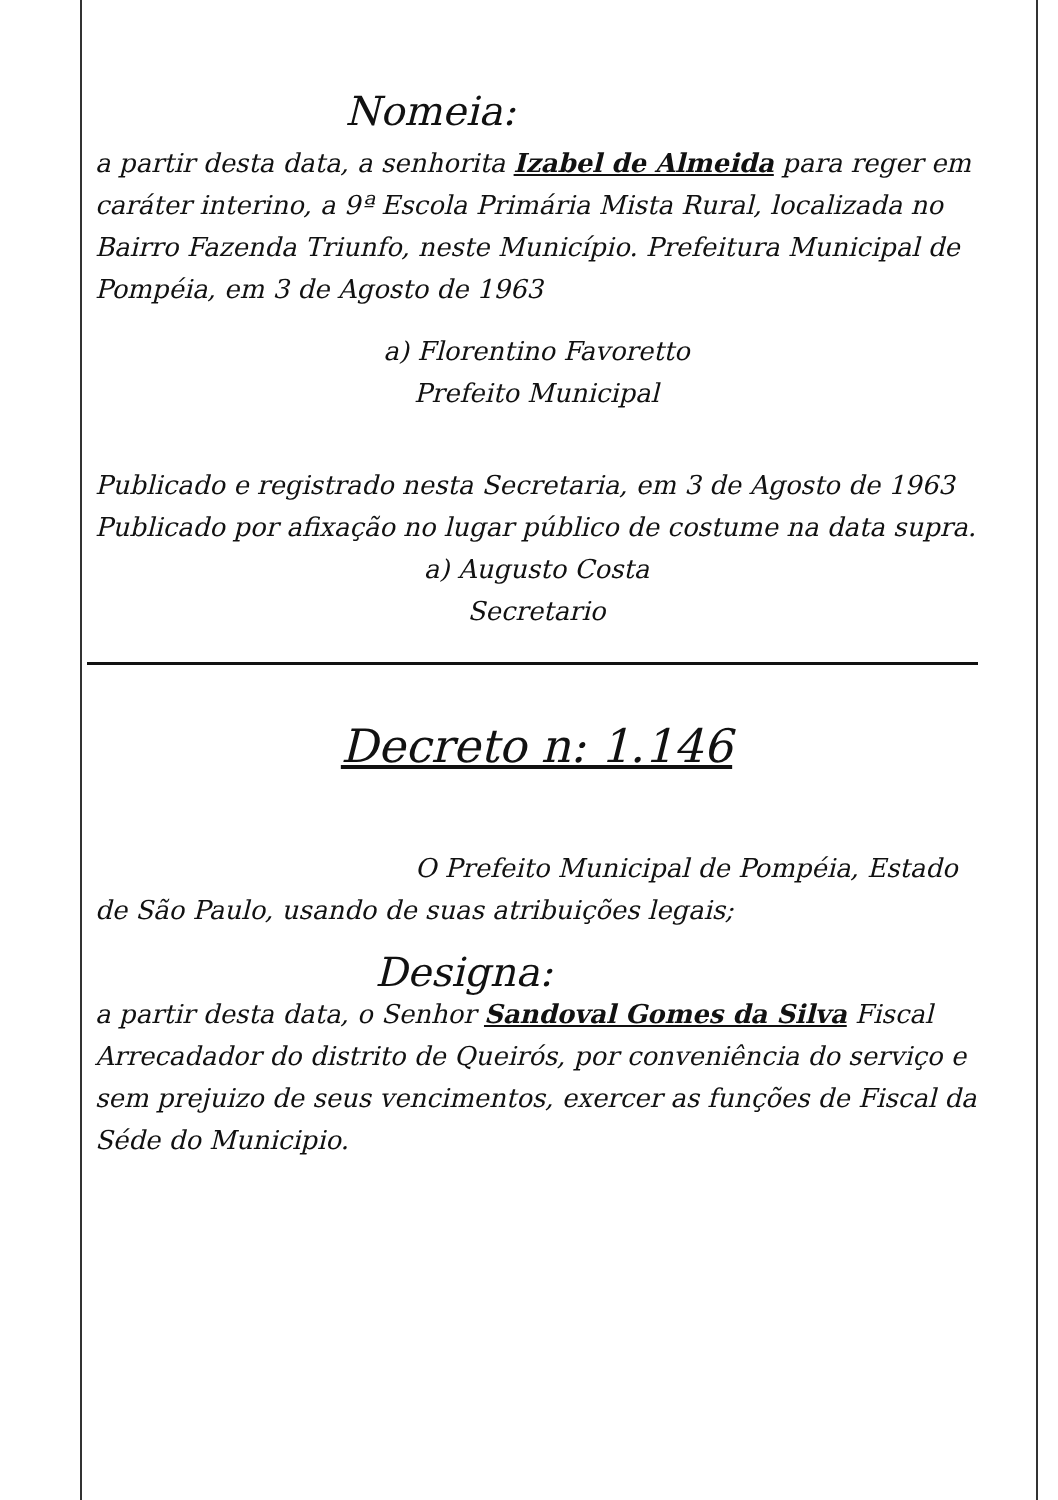Nomeia:
a partir desta data, a senhorita Izabel de Almeida para reger em caráter interino, a 9ª Escola Primária Mista Rural, localizada no Bairro Fazenda Triunfo, neste Município. Prefeitura Municipal de Pompéia, em 3 de Agosto de 1963
a) Florentino Favoretto
Prefeito Municipal
Publicado e registrado nesta Secretaria, em 3 de Agosto de 1963
Publicado por afixação no lugar público de costume na data supra.
a) Augusto Costa
Secretario
Decreto n: 1.146
O Prefeito Municipal de Pompéia, Estado de São Paulo, usando de suas atribuições legais;
Designa:
a partir desta data, o Senhor Sandoval Gomes da Silva Fiscal Arrecadador do distrito de Queirós, por conveniência do serviço e sem prejuizo de seus vencimentos, exercer as funções de Fiscal da Séde do Municipio.